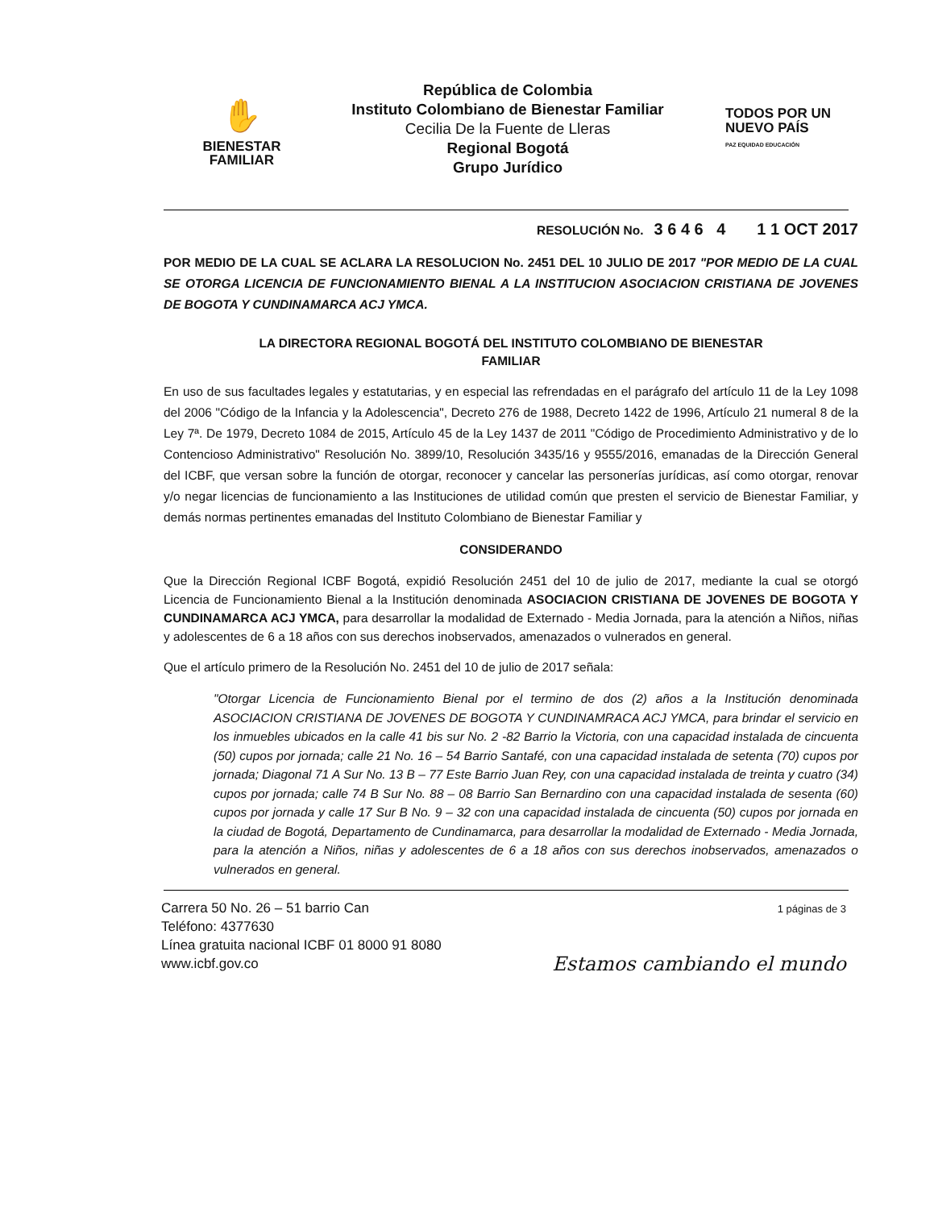✋
BIENESTAR
FAMILIAR
República de Colombia
Instituto Colombiano de Bienestar Familiar
Cecilia De la Fuente de Lleras
Regional Bogotá
Grupo Jurídico
TODOS POR UN
NUEVO PAÍS
PAZ EQUIDAD EDUCACIÓN
RESOLUCIÓN No. 3 6 4 6 4 1 1 OCT 2017
POR MEDIO DE LA CUAL SE ACLARA LA RESOLUCION No. 2451 DEL 10 JULIO DE 2017 "POR MEDIO DE LA CUAL SE OTORGA LICENCIA DE FUNCIONAMIENTO BIENAL A LA INSTITUCION ASOCIACION CRISTIANA DE JOVENES DE BOGOTA Y CUNDINAMARCA ACJ YMCA.
LA DIRECTORA REGIONAL BOGOTÁ DEL INSTITUTO COLOMBIANO DE BIENESTAR
FAMILIAR
En uso de sus facultades legales y estatutarias, y en especial las refrendadas en el parágrafo del artículo 11 de la Ley 1098 del 2006 "Código de la Infancia y la Adolescencia", Decreto 276 de 1988, Decreto 1422 de 1996, Artículo 21 numeral 8 de la Ley 7ª. De 1979, Decreto 1084 de 2015, Artículo 45 de la Ley 1437 de 2011 "Código de Procedimiento Administrativo y de lo Contencioso Administrativo" Resolución No. 3899/10, Resolución 3435/16 y 9555/2016, emanadas de la Dirección General del ICBF, que versan sobre la función de otorgar, reconocer y cancelar las personerías jurídicas, así como otorgar, renovar y/o negar licencias de funcionamiento a las Instituciones de utilidad común que presten el servicio de Bienestar Familiar, y demás normas pertinentes emanadas del Instituto Colombiano de Bienestar Familiar y
CONSIDERANDO
Que la Dirección Regional ICBF Bogotá, expidió Resolución 2451 del 10 de julio de 2017, mediante la cual se otorgó Licencia de Funcionamiento Bienal a la Institución denominada ASOCIACION CRISTIANA DE JOVENES DE BOGOTA Y CUNDINAMARCA ACJ YMCA, para desarrollar la modalidad de Externado - Media Jornada, para la atención a Niños, niñas y adolescentes de 6 a 18 años con sus derechos inobservados, amenazados o vulnerados en general.
Que el artículo primero de la Resolución No. 2451 del 10 de julio de 2017 señala:
"Otorgar Licencia de Funcionamiento Bienal por el termino de dos (2) años a la Institución denominada ASOCIACION CRISTIANA DE JOVENES DE BOGOTA Y CUNDINAMRACA ACJ YMCA, para brindar el servicio en los inmuebles ubicados en la calle 41 bis sur No. 2 -82 Barrio la Victoria, con una capacidad instalada de cincuenta (50) cupos por jornada; calle 21 No. 16 – 54 Barrio Santafé, con una capacidad instalada de setenta (70) cupos por jornada; Diagonal 71 A Sur No. 13 B – 77 Este Barrio Juan Rey, con una capacidad instalada de treinta y cuatro (34) cupos por jornada; calle 74 B Sur No. 88 – 08 Barrio San Bernardino con una capacidad instalada de sesenta (60) cupos por jornada y calle 17 Sur B No. 9 – 32 con una capacidad instalada de cincuenta (50) cupos por jornada en la ciudad de Bogotá, Departamento de Cundinamarca, para desarrollar la modalidad de Externado - Media Jornada, para la atención a Niños, niñas y adolescentes de 6 a 18 años con sus derechos inobservados, amenazados o vulnerados en general.
Carrera 50 No. 26 – 51 barrio Can
Teléfono: 4377630
Línea gratuita nacional ICBF 01 8000 91 8080
www.icbf.gov.co
1 páginas de 3
Estamos cambiando el mundo